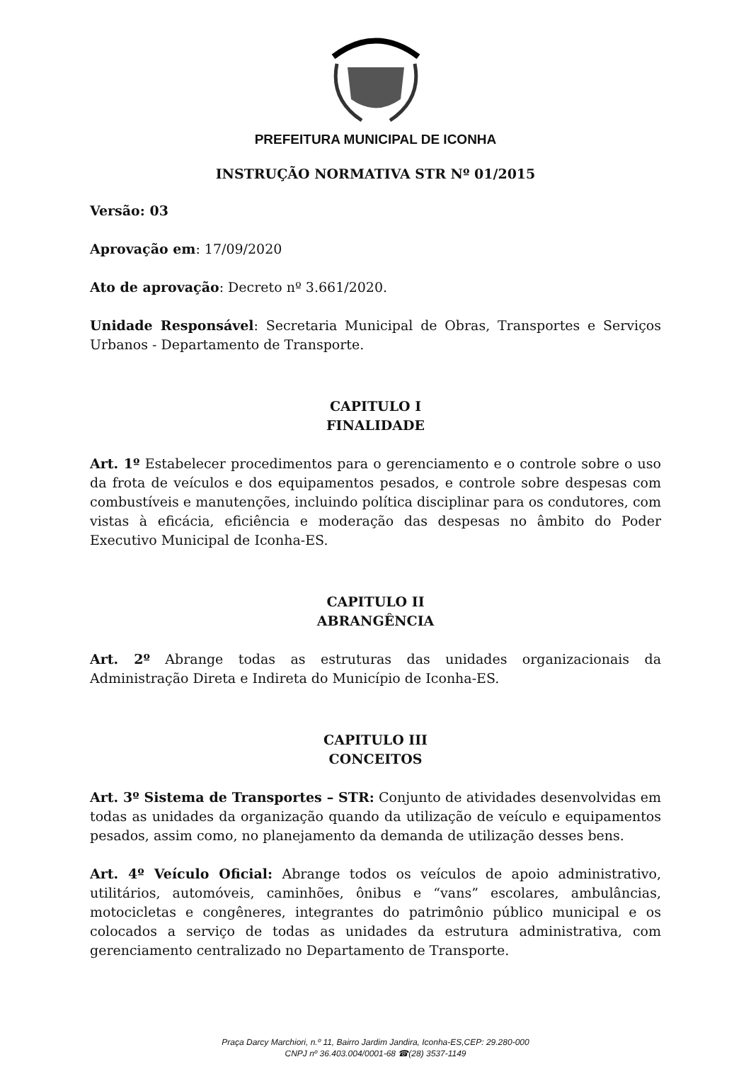PREFEITURA MUNICIPAL DE ICONHA
INSTRUÇÃO NORMATIVA STR Nº 01/2015
Versão: 03
Aprovação em: 17/09/2020
Ato de aprovação: Decreto nº 3.661/2020.
Unidade Responsável: Secretaria Municipal de Obras, Transportes e Serviços Urbanos - Departamento de Transporte.
CAPITULO I
FINALIDADE
Art. 1º Estabelecer procedimentos para o gerenciamento e o controle sobre o uso da frota de veículos e dos equipamentos pesados, e controle sobre despesas com combustíveis e manutenções, incluindo política disciplinar para os condutores, com vistas à eficácia, eficiência e moderação das despesas no âmbito do Poder Executivo Municipal de Iconha-ES.
CAPITULO II
ABRANGÊNCIA
Art. 2º Abrange todas as estruturas das unidades organizacionais da Administração Direta e Indireta do Município de Iconha-ES.
CAPITULO III
CONCEITOS
Art. 3º Sistema de Transportes – STR: Conjunto de atividades desenvolvidas em todas as unidades da organização quando da utilização de veículo e equipamentos pesados, assim como, no planejamento da demanda de utilização desses bens.
Art. 4º Veículo Oficial: Abrange todos os veículos de apoio administrativo, utilitários, automóveis, caminhões, ônibus e “vans” escolares, ambulâncias, motocicletas e congêneres, integrantes do patrimônio público municipal e os colocados a serviço de todas as unidades da estrutura administrativa, com gerenciamento centralizado no Departamento de Transporte.
Praça Darcy Marchiori, n.º 11, Bairro Jardim Jandira, Iconha-ES,CEP: 29.280-000
CNPJ nº 36.403.004/0001-68 ☎(28) 3537-1149